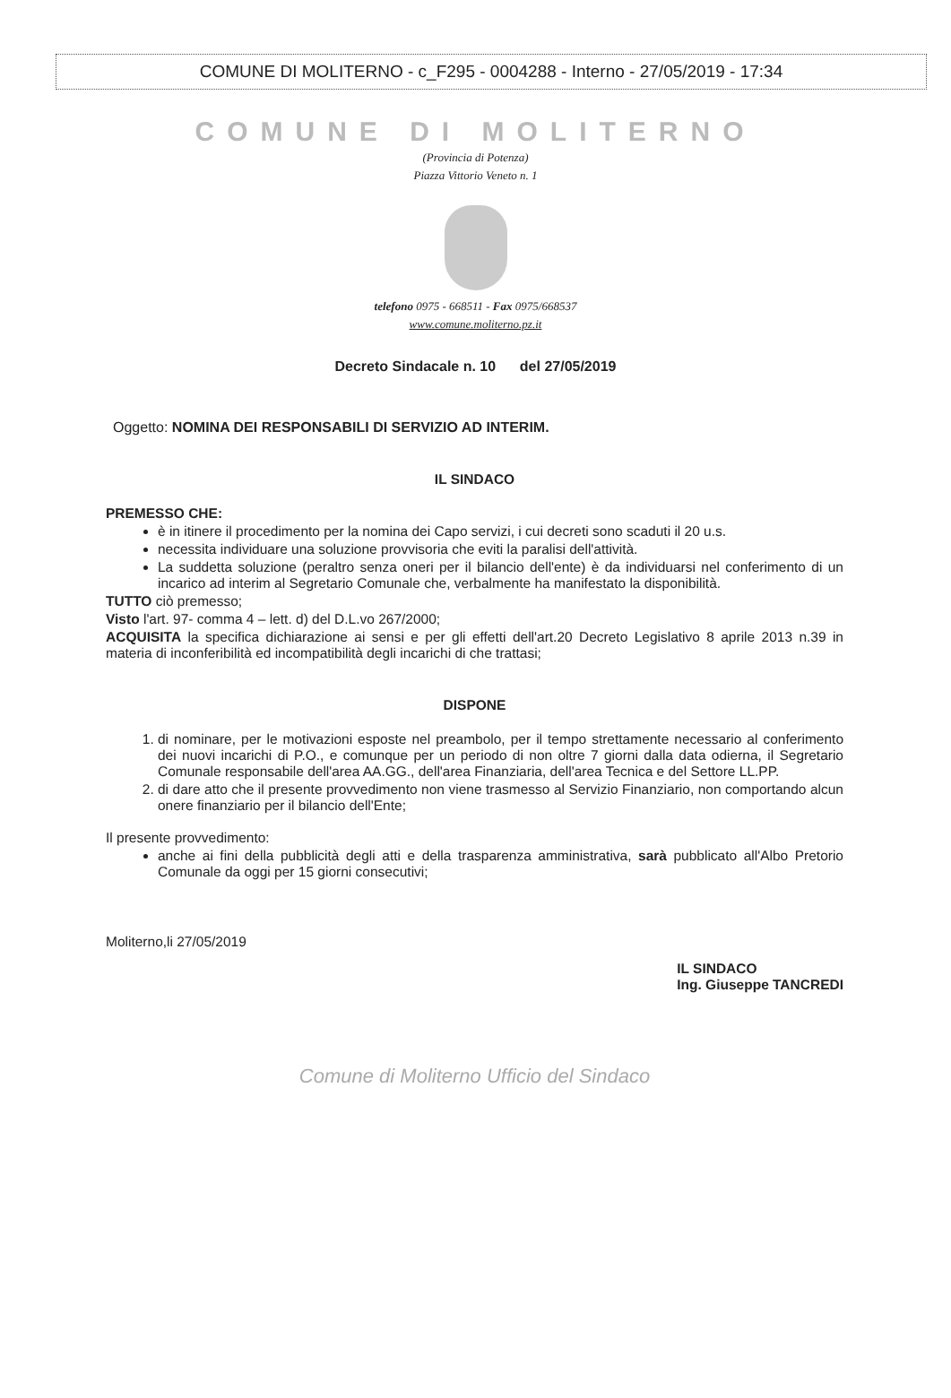COMUNE DI MOLITERNO - c_F295 - 0004288 - Interno - 27/05/2019 - 17:34
COMUNE DI MOLITERNO
(Provincia di Potenza)
Piazza Vittorio Veneto n. 1
telefono 0975 - 668511 - Fax 0975/668537
www.comune.moliterno.pz.it
Decreto Sindacale n. 10 del 27/05/2019
Oggetto: NOMINA DEI RESPONSABILI DI SERVIZIO AD INTERIM.
IL SINDACO
PREMESSO CHE:
è in itinere il procedimento per la nomina dei Capo servizi, i cui decreti sono scaduti il 20 u.s.
necessita individuare una soluzione provvisoria che eviti la paralisi dell'attività.
La suddetta soluzione (peraltro senza oneri per il bilancio dell'ente) è da individuarsi nel conferimento di un incarico ad interim al Segretario Comunale che, verbalmente ha manifestato la disponibilità.
TUTTO ciò premesso;
Visto l'art. 97- comma 4 – lett. d) del D.L.vo 267/2000;
ACQUISITA la specifica dichiarazione ai sensi e per gli effetti dell'art.20 Decreto Legislativo 8 aprile 2013 n.39 in materia di inconferibilità ed incompatibilità degli incarichi di che trattasi;
DISPONE
1. di nominare, per le motivazioni esposte nel preambolo, per il tempo strettamente necessario al conferimento dei nuovi incarichi di P.O., e comunque per un periodo di non oltre 7 giorni dalla data odierna, il Segretario Comunale responsabile dell'area AA.GG., dell'area Finanziaria, dell'area Tecnica e del Settore LL.PP.
2. di dare atto che il presente provvedimento non viene trasmesso al Servizio Finanziario, non comportando alcun onere finanziario per il bilancio dell'Ente;
Il presente provvedimento:
anche ai fini della pubblicità degli atti e della trasparenza amministrativa, sarà pubblicato all'Albo Pretorio Comunale da oggi per 15 giorni consecutivi;
Moliterno,li 27/05/2019
IL SINDACO
Ing. Giuseppe TANCREDI
Comune di Moliterno Ufficio del Sindaco